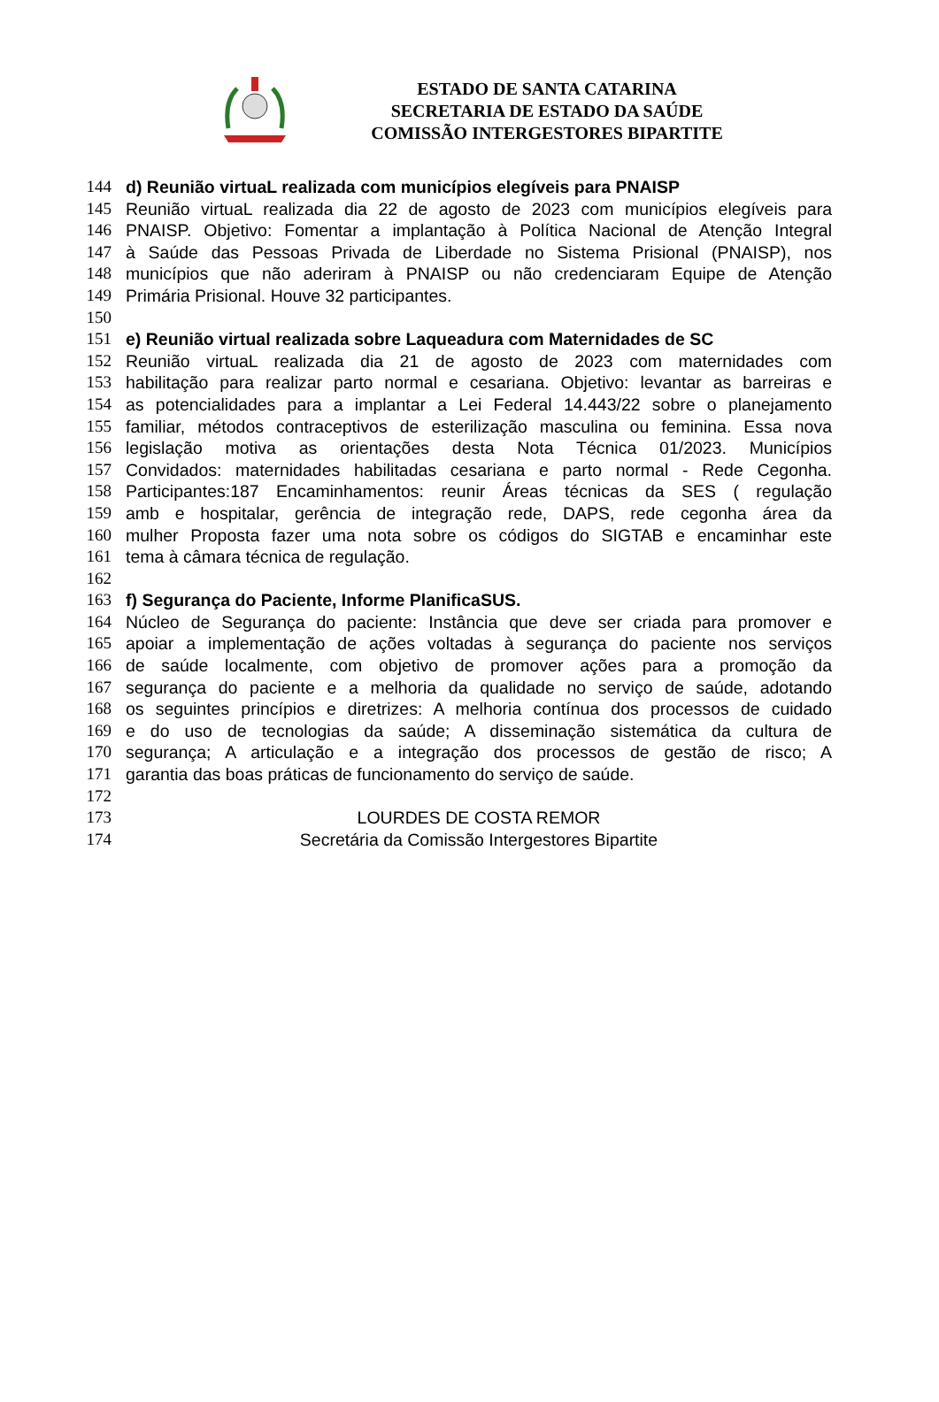ESTADO DE SANTA CATARINA
SECRETARIA DE ESTADO DA SAÚDE
COMISSÃO INTERGESTORES BIPARTITE
144 d) Reunião virtuaL realizada com municípios elegíveis para PNAISP
145 Reunião virtuaL realizada dia 22 de agosto de 2023 com municípios elegíveis para
146 PNAISP. Objetivo: Fomentar a implantação à Política Nacional de Atenção Integral
147 à Saúde das Pessoas Privada de Liberdade no Sistema Prisional (PNAISP), nos
148 municípios que não aderiram à PNAISP ou não credenciaram Equipe de Atenção
149 Primária Prisional. Houve 32 participantes.
150
151 e) Reunião virtual realizada sobre Laqueadura com Maternidades de SC
152 Reunião virtuaL realizada dia 21 de agosto de 2023 com maternidades com
153 habilitação para realizar parto normal e cesariana. Objetivo: levantar as barreiras e
154 as potencialidades para a implantar a Lei Federal 14.443/22 sobre o planejamento
155 familiar, métodos contraceptivos de esterilização masculina ou feminina. Essa nova
156 legislação motiva as orientações desta Nota Técnica 01/2023. Municípios
157 Convidados: maternidades habilitadas cesariana e parto normal - Rede Cegonha.
158 Participantes:187 Encaminhamentos: reunir Áreas técnicas da SES ( regulação
159 amb e hospitalar, gerência de integração rede, DAPS, rede cegonha área da
160 mulher Proposta fazer uma nota sobre os códigos do SIGTAB e encaminhar este
161 tema à câmara técnica de regulação.
162
163 f) Segurança do Paciente, Informe PlanificaSUS.
164 Núcleo de Segurança do paciente: Instância que deve ser criada para promover e
165 apoiar a implementação de ações voltadas à segurança do paciente nos serviços
166 de saúde localmente, com objetivo de promover ações para a promoção da
167 segurança do paciente e a melhoria da qualidade no serviço de saúde, adotando
168 os seguintes princípios e diretrizes: A melhoria contínua dos processos de cuidado
169 e do uso de tecnologias da saúde; A disseminação sistemática da cultura de
170 segurança; A articulação e a integração dos processos de gestão de risco; A
171 garantia das boas práticas de funcionamento do serviço de saúde.
172
173 LOURDES DE COSTA REMOR
174 Secretária da Comissão Intergestores Bipartite